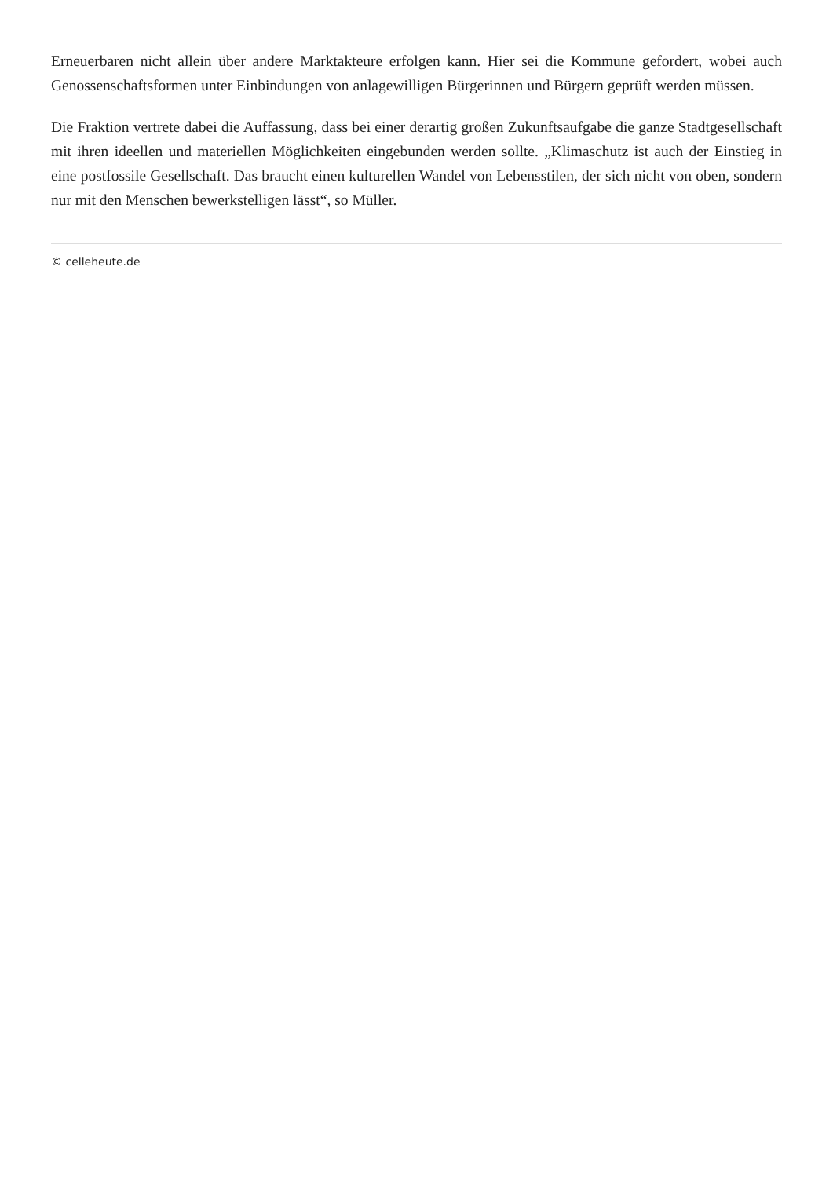Erneuerbaren nicht allein über andere Marktakteure erfolgen kann. Hier sei die Kommune gefordert, wobei auch Genossenschaftsformen unter Einbindungen von anlagewilligen Bürgerinnen und Bürgern geprüft werden müssen.
Die Fraktion vertrete dabei die Auffassung, dass bei einer derartig großen Zukunftsaufgabe die ganze Stadtgesellschaft mit ihren ideellen und materiellen Möglichkeiten eingebunden werden sollte. „Klimaschutz ist auch der Einstieg in eine postfossile Gesellschaft. Das braucht einen kulturellen Wandel von Lebensstilen, der sich nicht von oben, sondern nur mit den Menschen bewerkstelligen lässt“, so Müller.
© celleheute.de